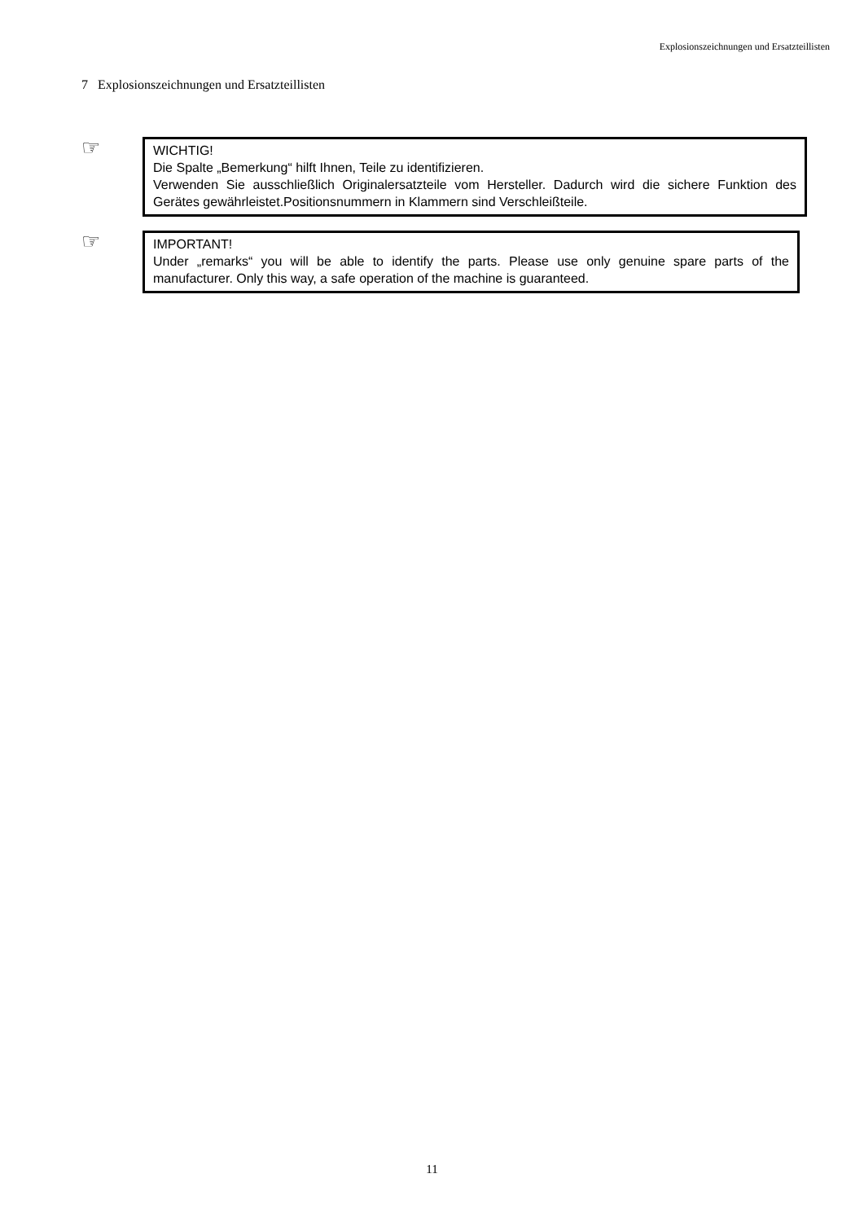Explosionszeichnungen und Ersatzteillisten
7 Explosionszeichnungen und Ersatzteillisten
☞
WICHTIG!
Die Spalte „Bemerkung“ hilft Ihnen, Teile zu identifizieren.
Verwenden Sie ausschließlich Originalersatzteile vom Hersteller. Dadurch wird die sichere Funktion des Gerätes gewährleistet.Positionsnummern in Klammern sind Verschleißteile.
☞
IMPORTANT!
Under „remarks“ you will be able to identify the parts. Please use only genuine spare parts of the manufacturer. Only this way, a safe operation of the machine is guaranteed.
11